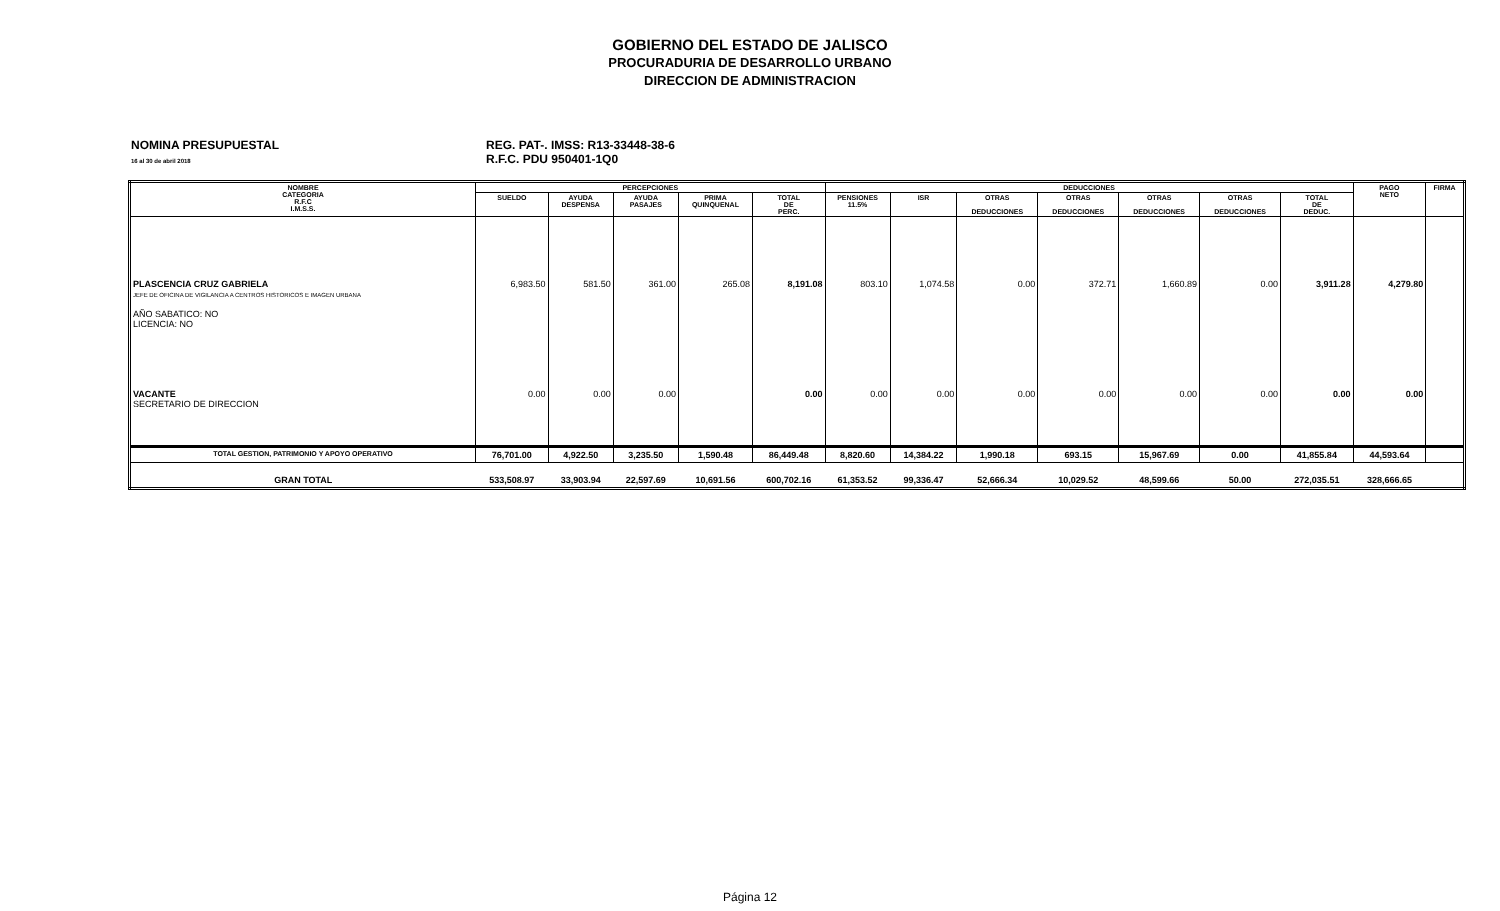GOBIERNO DEL ESTADO DE JALISCO
PROCURADURIA DE DESARROLLO URBANO
DIRECCION DE ADMINISTRACION
NOMINA PRESUPUESTAL
16 al 30 de abril 2018
REG. PAT-. IMSS: R13-33448-38-6
R.F.C. PDU 950401-1Q0
| NOMBRE CATEGORIA R.F.C I.M.S.S. | PERCEPCIONES | | | | | DEDUCCIONES | | | | | | | PAGO NETO | FIRMA |
| --- | --- | --- | --- | --- | --- | --- | --- | --- | --- | --- | --- | --- | --- | --- |
| | SUELDO | AYUDA DESPENSA | AYUDA PASAJES | PRIMA QUINQUENAL | TOTAL DE PERC. | PENSIONES 11.5% | ISR | OTRAS DEDUCCIONES | OTRAS DEDUCCIONES | OTRAS DEDUCCIONES | OTRAS DEDUCCIONES | TOTAL DE DEDUC. | | |
| PLASCENCIA CRUZ GABRIELA JEFE DE OFICINA DE VIGILANCIA A CENTROS HISTORICOS E IMAGEN URBANA AÑO SABATICO: NO LICENCIA: NO | 6,983.50 | 581.50 | 361.00 | 265.08 | 8,191.08 | 803.10 | 1,074.58 | 0.00 | 372.71 | 1,660.89 | 0.00 | 3,911.28 | 4,279.80 | |
| VACANTE SECRETARIO DE DIRECCION | 0.00 | 0.00 | 0.00 | | 0.00 | 0.00 | 0.00 | 0.00 | 0.00 | 0.00 | 0.00 | 0.00 | 0.00 | |
| TOTAL GESTION, PATRIMONIO Y APOYO OPERATIVO | 76,701.00 | 4,922.50 | 3,235.50 | 1,590.48 | 86,449.48 | 8,820.60 | 14,384.22 | 1,990.18 | 693.15 | 15,967.69 | 0.00 | 41,855.84 | 44,593.64 | |
| GRAN TOTAL | 533,508.97 | 33,903.94 | 22,597.69 | 10,691.56 | 600,702.16 | 61,353.52 | 99,336.47 | 52,666.34 | 10,029.52 | 48,599.66 | 50.00 | 272,035.51 | 328,666.65 | |
Página 12